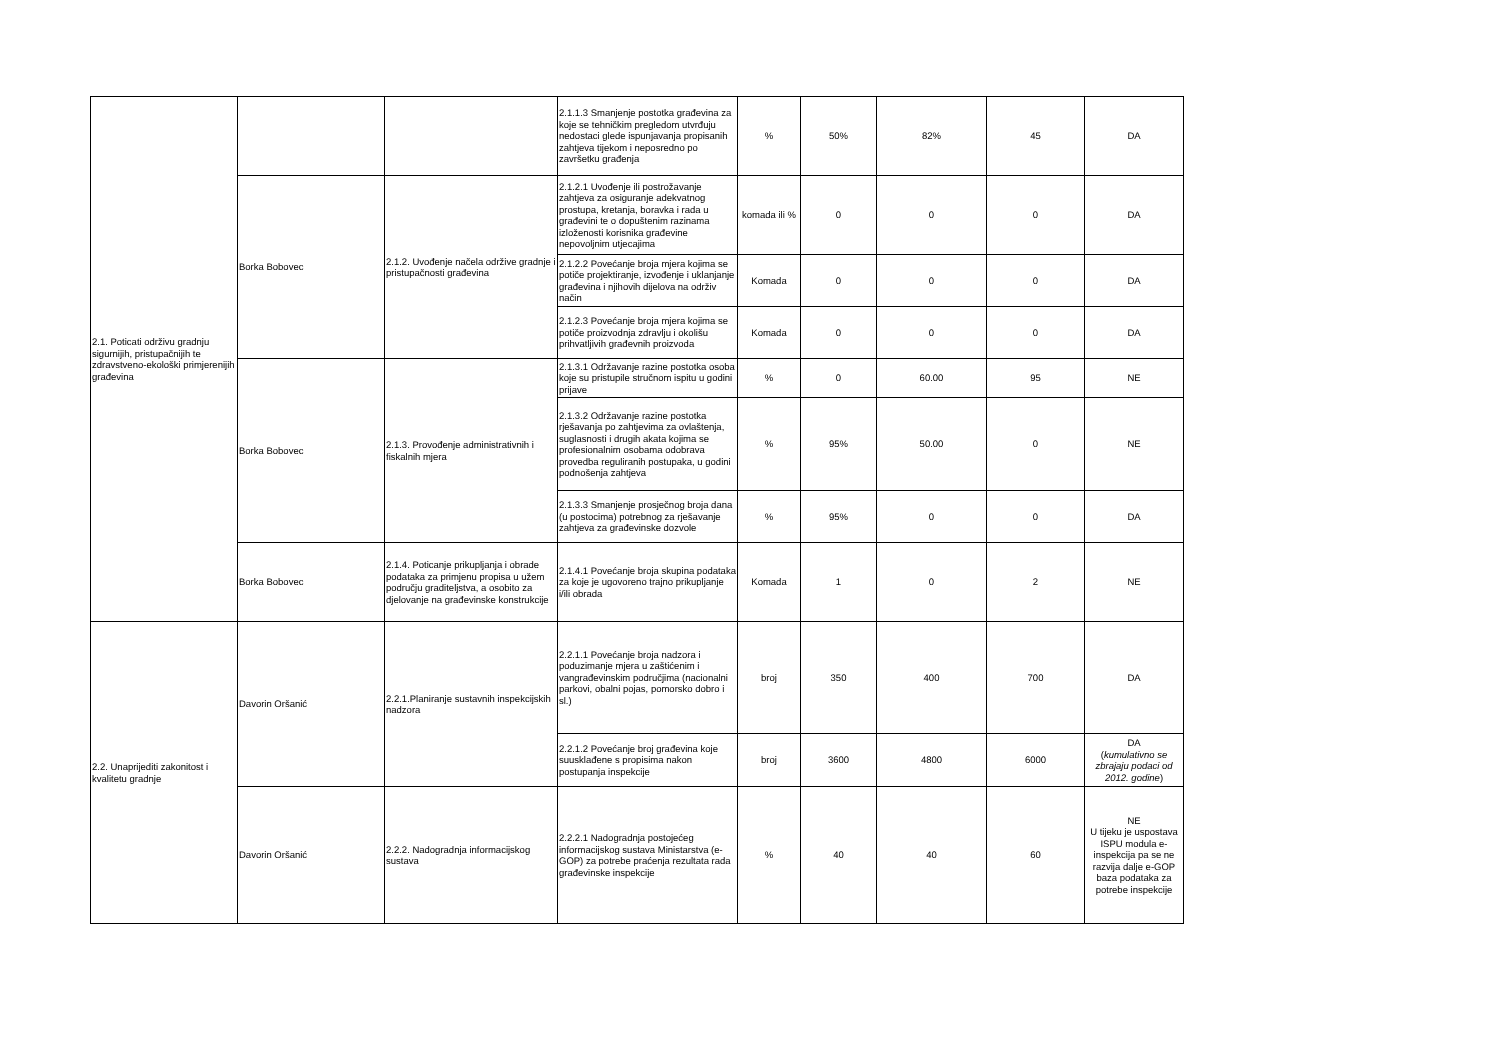| 2.1. Poticati održivu gradnju sigurnijih, pristupačnijih te zdravstveno-ekološki primjerenijih građevina | | | 2.1.1.3 Smanjenje postotka građevina za koje se tehničkim pregledom utvrđuju nedostaci glede ispunjavanja propisanih zahtjeva tijekom i neposredno po završetku građenja | % | 50% | 82% | 45 | DA |
| | Borka Bobovec | 2.1.2. Uvođenje načela održive gradnje i pristupačnosti građevina | 2.1.2.1 Uvođenje ili postrožavanje zahtjeva za osiguranje adekvatnog prostupa, kretanja, boravka i rada u građevini te o dopuštenim razinama izloženosti korisnika građevine nepovoljnim utjecajima | komada ili % | 0 | 0 | 0 | DA |
| | | | 2.1.2.2 Povećanje broja mjera kojima se potiče projektiranje, izvođenje i uklanjanje građevina i njihovih dijelova na održiv način | Komada | 0 | 0 | 0 | DA |
| | | | 2.1.2.3 Povećanje broja mjera kojima se potiče proizvodnja zdravlju i okolišu prihvatljivih građevnih proizvoda | Komada | 0 | 0 | 0 | DA |
| | Borka Bobovec | 2.1.3. Provođenje administrativnih i fiskalnih mjera | 2.1.3.1 Održavanje razine postotka osoba koje su pristupile stručnom ispitu u godini prijave | % | 0 | 60.00 | 95 | NE |
| | | | 2.1.3.2 Održavanje razine postotka rješavanja po zahtjevima za ovlaštenja, suglasnosti i drugih akata kojima se profesionalnim osobama odobrava provedba reguliranih postupaka, u godini podnošenja zahtjeva | % | 95% | 50.00 | 0 | NE |
| | | | 2.1.3.3 Smanjenje prosječnog broja dana (u postocima) potrebnog za rješavanje zahtjeva za građevinske dozvole | % | 95% | 0 | 0 | DA |
| | Borka Bobovec | 2.1.4. Poticanje prikupljanja i obrade podataka za primjenu propisa u užem području graditeljstva, a osobito za djelovanje na građevinske konstrukcije | 2.1.4.1 Povećanje broja skupina podataka za koje je ugovoreno trajno prikupljanje i/ili obrada | Komada | 1 | 0 | 2 | NE |
| 2.2. Unaprijediti zakonitost i kvalitetu gradnje | Davorin Oršanić | 2.2.1.Planiranje sustavnih inspekcijskih nadzora | 2.2.1.1 Povećanje broja nadzora i poduzimanje mjera u zaštićenim i vangrađevinskim područjima (nacionalni parkovi, obalni pojas, pomorsko dobro i sl.) | broj | 350 | 400 | 700 | DA |
| | | | 2.2.1.2 Povećanje broj građevina koje suusklađene s propisima nakon postupanja inspekcije | broj | 3600 | 4800 | 6000 | DA ( kumulativno se zbrajaju podaci od 2012. godine ) |
| | Davorin Oršanić | 2.2.2. Nadogradnja informacijskog sustava | 2.2.2.1 Nadogradnja postojećeg informacijskog sustava Ministarstva (e-GOP) za potrebe praćenja rezultata rada građevinske inspekcije | % | 40 | 40 | 60 | NE U tijeku je uspostava ISPU modula e-inspekcija pa se ne razvija dalje e-GOP baza podataka za potrebe inspekcije |